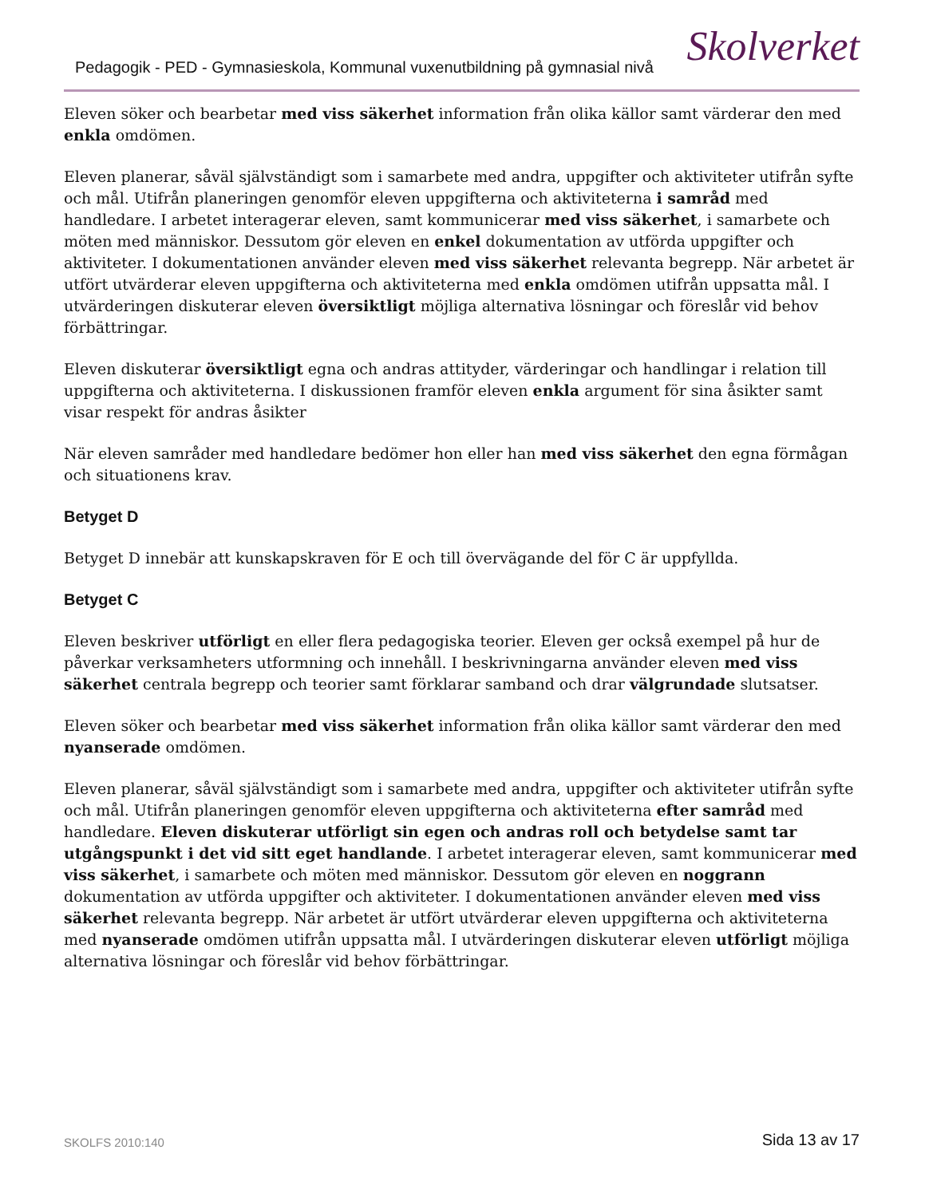Pedagogik - PED - Gymnasieskola, Kommunal vuxenutbildning på gymnasial nivå
Skolverket
Eleven söker och bearbetar med viss säkerhet information från olika källor samt värderar den med enkla omdömen.
Eleven planerar, såväl självständigt som i samarbete med andra, uppgifter och aktiviteter utifrån syfte och mål. Utifrån planeringen genomför eleven uppgifterna och aktiviteterna i samråd med handledare. I arbetet interagerar eleven, samt kommunicerar med viss säkerhet, i samarbete och möten med människor. Dessutom gör eleven en enkel dokumentation av utförda uppgifter och aktiviteter. I dokumentationen använder eleven med viss säkerhet relevanta begrepp. När arbetet är utfört utvärderar eleven uppgifterna och aktiviteterna med enkla omdömen utifrån uppsatta mål. I utvärderingen diskuterar eleven översiktligt möjliga alternativa lösningar och föreslår vid behov förbättringar.
Eleven diskuterar översiktligt egna och andras attityder, värderingar och handlingar i relation till uppgifterna och aktiviteterna. I diskussionen framför eleven enkla argument för sina åsikter samt visar respekt för andras åsikter
När eleven samråder med handledare bedömer hon eller han med viss säkerhet den egna förmågan och situationens krav.
Betyget D
Betyget D innebär att kunskapskraven för E och till övervägande del för C är uppfyllda.
Betyget C
Eleven beskriver utförligt en eller flera pedagogiska teorier. Eleven ger också exempel på hur de påverkar verksamheters utformning och innehåll. I beskrivningarna använder eleven med viss säkerhet centrala begrepp och teorier samt förklarar samband och drar välgrundade slutsatser.
Eleven söker och bearbetar med viss säkerhet information från olika källor samt värderar den med nyanserade omdömen.
Eleven planerar, såväl självständigt som i samarbete med andra, uppgifter och aktiviteter utifrån syfte och mål. Utifrån planeringen genomför eleven uppgifterna och aktiviteterna efter samråd med handledare. Eleven diskuterar utförligt sin egen och andras roll och betydelse samt tar utgångspunkt i det vid sitt eget handlande. I arbetet interagerar eleven, samt kommunicerar med viss säkerhet, i samarbete och möten med människor. Dessutom gör eleven en noggrann dokumentation av utförda uppgifter och aktiviteter. I dokumentationen använder eleven med viss säkerhet relevanta begrepp. När arbetet är utfört utvärderar eleven uppgifterna och aktiviteterna med nyanserade omdömen utifrån uppsatta mål. I utvärderingen diskuterar eleven utförligt möjliga alternativa lösningar och föreslår vid behov förbättringar.
SKOLFS 2010:140 Sida 13 av 17